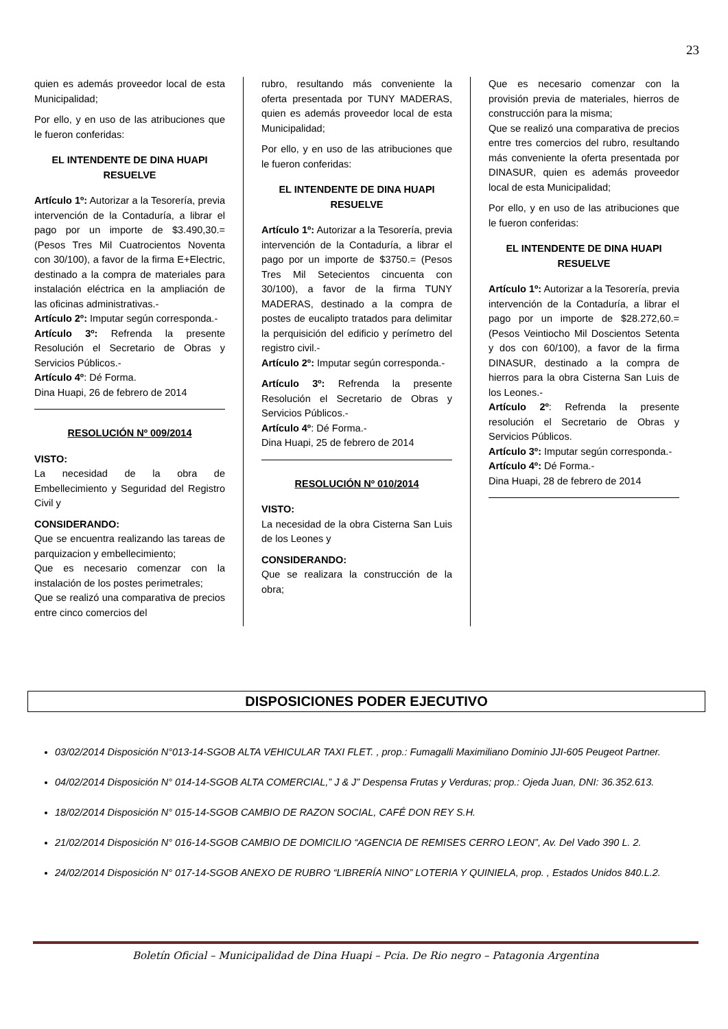23
quien es además proveedor local de esta Municipalidad;
Por ello, y en uso de las atribuciones que le fueron conferidas:
EL INTENDENTE DE DINA HUAPI RESUELVE
Artículo 1º: Autorizar a la Tesorería, previa intervención de la Contaduría, a librar el pago por un importe de $3.490,30.= (Pesos Tres Mil Cuatrocientos Noventa con 30/100), a favor de la firma E+Electric, destinado a la compra de materiales para instalación eléctrica en la ampliación de las oficinas administrativas.-
Artículo 2º: Imputar según corresponda.-
Artículo 3º: Refrenda la presente Resolución el Secretario de Obras y Servicios Públicos.-
Artículo 4º: Dé Forma.
Dina Huapi, 26 de febrero de 2014
RESOLUCIÓN Nº 009/2014
VISTO:
La necesidad de la obra de Embellecimiento y Seguridad del Registro Civil y
CONSIDERANDO:
Que se encuentra realizando las tareas de parquizacion y embellecimiento;
Que es necesario comenzar con la instalación de los postes perimetrales;
Que se realizó una comparativa de precios entre cinco comercios del
rubro, resultando más conveniente la oferta presentada por TUNY MADERAS, quien es además proveedor local de esta Municipalidad;
Por ello, y en uso de las atribuciones que le fueron conferidas:
EL INTENDENTE DE DINA HUAPI RESUELVE
Artículo 1º: Autorizar a la Tesorería, previa intervención de la Contaduría, a librar el pago por un importe de $3750.= (Pesos Tres Mil Setecientos cincuenta con 30/100), a favor de la firma TUNY MADERAS, destinado a la compra de postes de eucalipto tratados para delimitar la perquisición del edificio y perímetro del registro civil.-
Artículo 2º: Imputar según corresponda.-
Artículo 3º: Refrenda la presente Resolución el Secretario de Obras y Servicios Públicos.-
Artículo 4º: Dé Forma.-
Dina Huapi, 25 de febrero de 2014
RESOLUCIÓN Nº 010/2014
VISTO:
La necesidad de la obra Cisterna San Luis de los Leones y
CONSIDERANDO:
Que se realizara la construcción de la obra;
Que es necesario comenzar con la provisión previa de materiales, hierros de construcción para la misma;
Que se realizó una comparativa de precios entre tres comercios del rubro, resultando más conveniente la oferta presentada por DINASUR, quien es además proveedor local de esta Municipalidad;
Por ello, y en uso de las atribuciones que le fueron conferidas:
EL INTENDENTE DE DINA HUAPI RESUELVE
Artículo 1º: Autorizar a la Tesorería, previa intervención de la Contaduría, a librar el pago por un importe de $28.272,60.= (Pesos Veintiocho Mil Doscientos Setenta y dos con 60/100), a favor de la firma DINASUR, destinado a la compra de hierros para la obra Cisterna San Luis de los Leones.-
Artículo 2º: Refrenda la presente resolución el Secretario de Obras y Servicios Públicos.
Artículo 3º: Imputar según corresponda.-
Artículo 4º: Dé Forma.-
Dina Huapi, 28 de febrero de 2014
DISPOSICIONES PODER EJECUTIVO
03/02/2014 Disposición N°013-14-SGOB ALTA VEHICULAR TAXI FLET. , prop.: Fumagalli Maximiliano Dominio JJI-605 Peugeot Partner.
04/02/2014 Disposición N° 014-14-SGOB ALTA COMERCIAL,” J & J” Despensa Frutas y Verduras; prop.: Ojeda Juan, DNI: 36.352.613.
18/02/2014 Disposición N° 015-14-SGOB CAMBIO DE RAZON SOCIAL, CAFÉ DON REY S.H.
21/02/2014 Disposición N° 016-14-SGOB CAMBIO DE DOMICILIO “AGENCIA DE REMISES CERRO LEON”, Av. Del Vado 390 L. 2.
24/02/2014 Disposición N° 017-14-SGOB ANEXO DE RUBRO “LIBRERÍA NINO” LOTERIA Y QUINIELA, prop. , Estados Unidos 840.L.2.
Boletín Oficial – Municipalidad de Dina Huapi – Pcia. De Rio negro – Patagonia Argentina